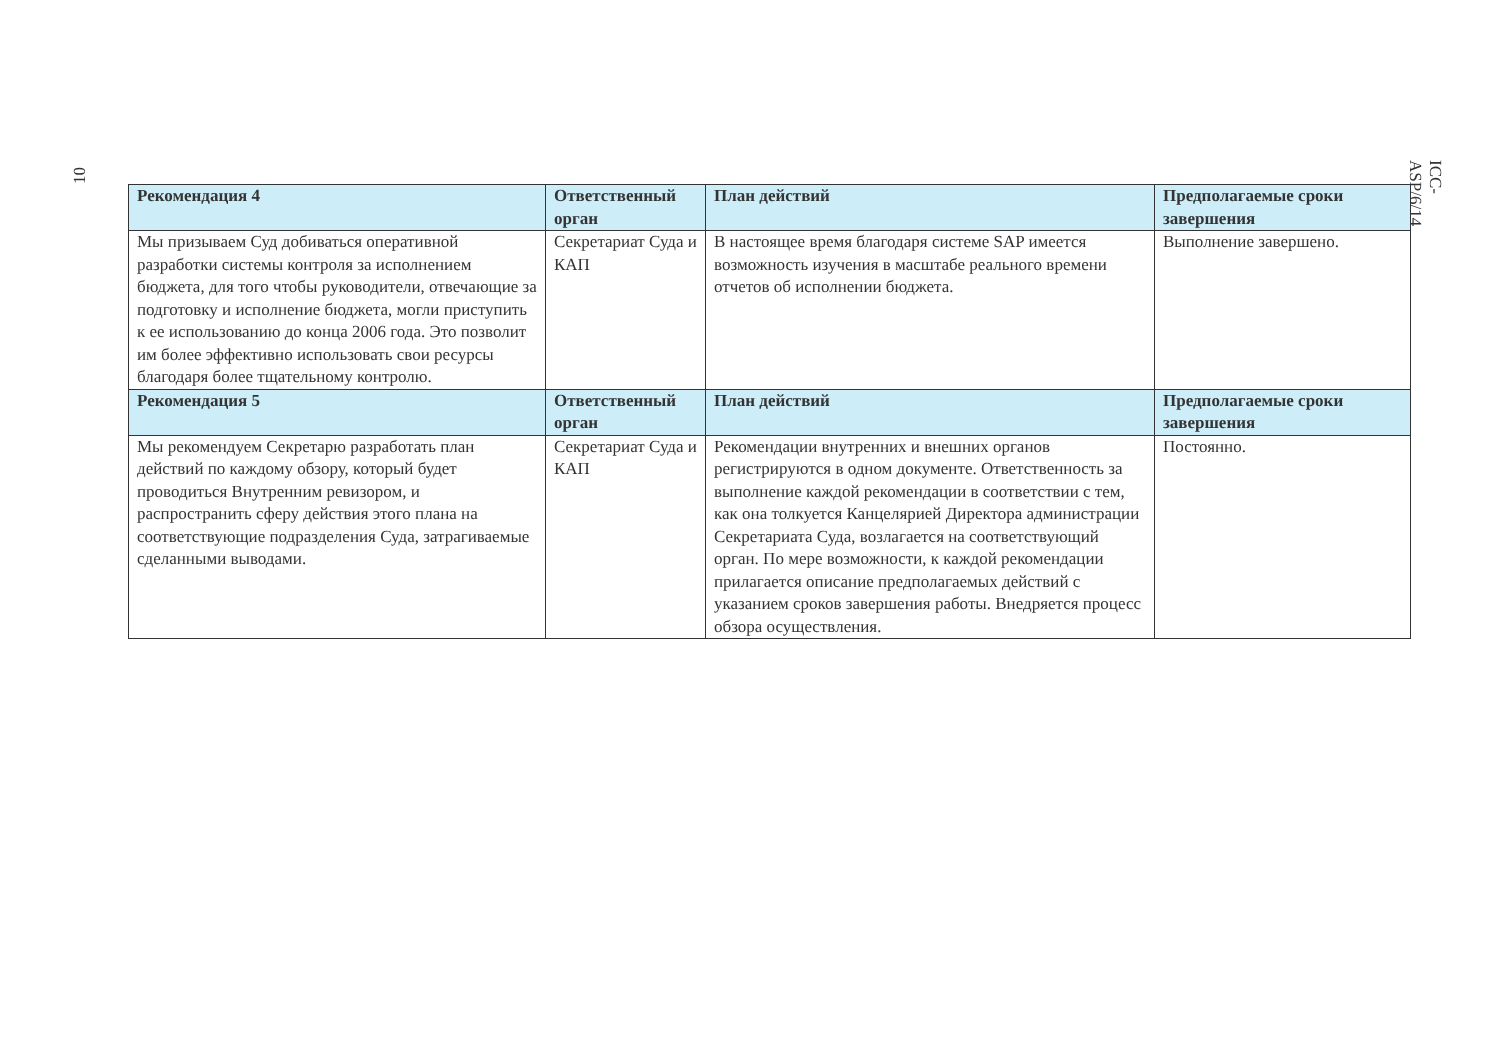10 ICC-ASP/6/14
| Рекомендация 4 | Ответственный орган | План действий | Предполагаемые сроки завершения |
| --- | --- | --- | --- |
| Мы призываем Суд добиваться оперативной разработки системы контроля за исполнением бюджета, для того чтобы руководители, отвечающие за подготовку и исполнение бюджета, могли приступить к ее использованию до конца 2006 года. Это позволит им более эффективно использовать свои ресурсы благодаря более тщательному контролю. | Секретариат Суда и КАП | В настоящее время благодаря системе SAP имеется возможность изучения в масштабе реального времени отчетов об исполнении бюджета. | Выполнение завершено. |
| Рекомендация 5 | Ответственный орган | План действий | Предполагаемые сроки завершения |
| Мы рекомендуем Секретарю разработать план действий по каждому обзору, который будет проводиться Внутренним ревизором, и распространить сферу действия этого плана на соответствующие подразделения Суда, затрагиваемые сделанными выводами. | Секретариат Суда и КАП | Рекомендации внутренних и внешних органов регистрируются в одном документе. Ответственность за выполнение каждой рекомендации в соответствии с тем, как она толкуется Канцелярией Директора администрации Секретариата Суда, возлагается на соответствующий орган. По мере возможности, к каждой рекомендации прилагается описание предполагаемых действий с указанием сроков завершения работы. Внедряется процесс обзора осуществления. | Постоянно. |